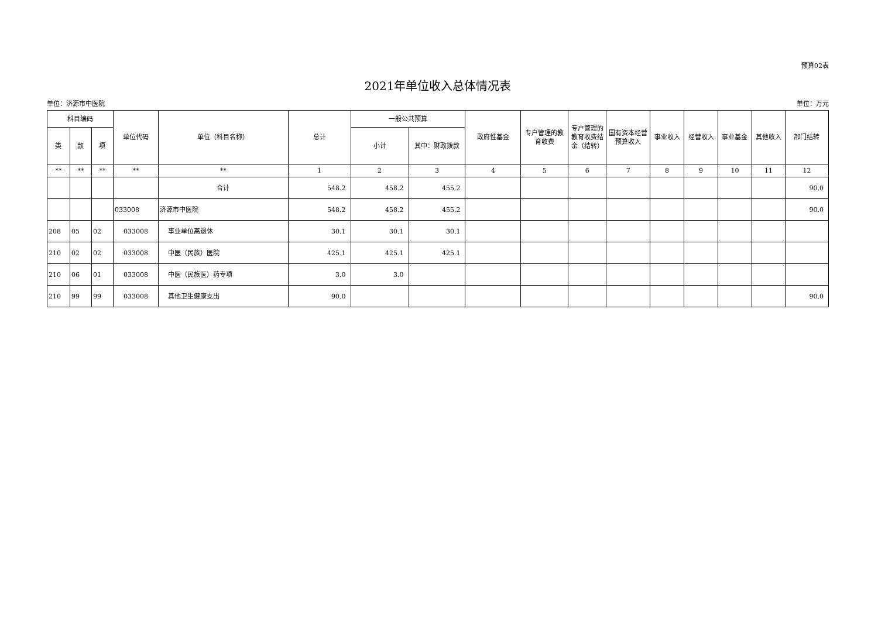预算02表
2021年单位收入总体情况表
单位：济源市中医院 单位：万元
| 科目编码 | | | 单位代码 | 单位（科目名称） | 总计 | 一般公共预算 | | 政府性基金 | 专户管理的教育收费 | 专户管理的教育收费结余（结转） | 国有资本经营预算收入 | 事业收入 | 经营收入 | 事业基金 | 其他收入 | 部门结转 |
| --- | --- | --- | --- | --- | --- | --- | --- | --- | --- | --- | --- | --- | --- | --- | --- | --- |
| 类 | 款 | 项 | | | | 小计 | 其中：财政拨款 | | | | | | | | | |
| ** | ** | ** | ** | ** | 1 | 2 | 3 | 4 | 5 | 6 | 7 | 8 | 9 | 10 | 11 | 12 |
| | | | | 合计 | 548.2 | 458.2 | 455.2 | | | | | | | | | 90.0 |
| | | | 033008 | 济源市中医院 | 548.2 | 458.2 | 455.2 | | | | | | | | | 90.0 |
| 208 | 05 | 02 | 033008 | 事业单位离退休 | 30.1 | 30.1 | 30.1 | | | | | | | | | |
| 210 | 02 | 02 | 033008 | 中医（民族）医院 | 425.1 | 425.1 | 425.1 | | | | | | | | | |
| 210 | 06 | 01 | 033008 | 中医（民族医）药专项 | 3.0 | 3.0 | | | | | | | | | | |
| 210 | 99 | 99 | 033008 | 其他卫生健康支出 | 90.0 | | | | | | | | | | | 90.0 |